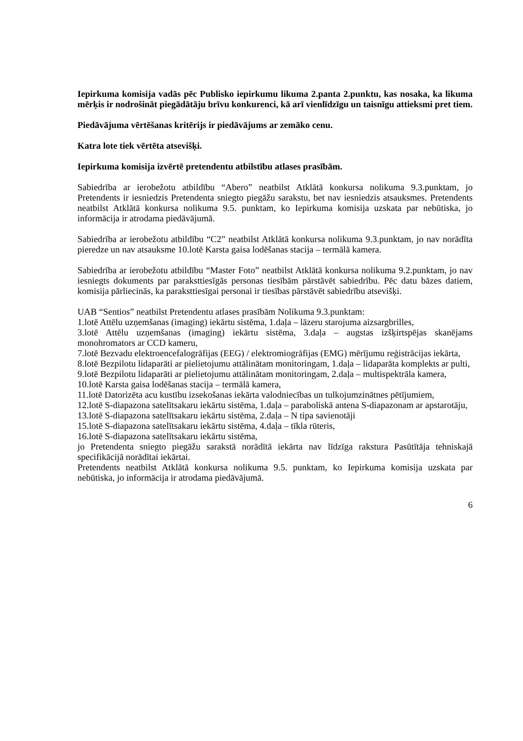Iepirkuma komisija vadās pēc Publisko iepirkumu likuma 2.panta 2.punktu, kas nosaka, ka likuma mērķis ir nodrošināt piegādātāju brīvu konkurenci, kā arī vienlīdzīgu un taisnīgu attieksmi pret tiem.
Piedāvājuma vērtēšanas kritērijs ir piedāvājums ar zemāko cenu.
Katra lote tiek vērtēta atsevišķi.
Iepirkuma komisija izvērtē pretendentu atbilstību atlases prasībām.
Sabiedrība ar ierobežotu atbildību “Abero” neatbilst Atklātā konkursa nolikuma 9.3.punktam, jo Pretendents ir iesniedzis Pretendenta sniegto piegāžu sarakstu, bet nav iesniedzis atsauksmes. Pretendents neatbilst Atklātā konkursa nolikuma 9.5. punktam, ko Iepirkuma komisija uzskata par nebūtiska, jo informācija ir atrodama piedāvājumā.
Sabiedrība ar ierobežotu atbildību “C2” neatbilst Atklātā konkursa nolikuma 9.3.punktam, jo nav norādīta pieredze un nav atsauksme 10.lotē Karsta gaisa lodēšanas stacija – termālā kamera.
Sabiedrība ar ierobežotu atbildību “Master Foto” neatbilst Atklātā konkursa nolikuma 9.2.punktam, jo nav iesniegts dokuments par paraksttiesīgās personas tiesībām pārstāvēt sabiedrību. Pēc datu bāzes datiem, komisija pārliecinās, ka paraksttiesīgai personai ir tiesības pārstāvēt sabiedrību atsevišķi.
UAB “Sentios” neatbilst Pretendentu atlases prasībām Nolikuma 9.3.punktam:
1.lotē Attēlu uzņemšanas (imaging) iekārtu sistēma, 1.daļa – lāzeru starojuma aizsargbrilles,
3.lotē Attēlu uzņemšanas (imaging) iekārtu sistēma, 3.daļa – augstas izšķirtspējas skanējams monohromators ar CCD kameru,
7.lotē Bezvadu elektroencefalogrāfijas (EEG) / elektromiogrāfijas (EMG) mērījumu reģistrācijas iekārta,
8.lotē Bezpilotu lidaparāti ar pielietojumu attālinātam monitoringam, 1.daļa – lidaparāta komplekts ar pulti,
9.lotē Bezpilotu lidaparāti ar pielietojumu attālinātam monitoringam, 2.daļa – multispektrāla kamera,
10.lotē Karsta gaisa lodēšanas stacija – termālā kamera,
11.lotē Datorizēta acu kustību izsekošanas iekārta valodniecības un tulkojumzinātnes pētījumiem,
12.lotē S-diapazona satelītsakaru iekārtu sistēma, 1.daļa – paraboliskā antena S-diapazonam ar apstarotāju,
13.lotē S-diapazona satelītsakaru iekārtu sistēma, 2.daļa – N tipa savienotāji
15.lotē S-diapazona satelītsakaru iekārtu sistēma, 4.daļa – tīkla rūteris,
16.lotē S-diapazona satelītsakaru iekārtu sistēma,
jo Pretendenta sniegto piegāžu sarakstā norādītā iekārta nav līdzīga rakstura Pasūtītāja tehniskajā specifikācijā norādītai iekārtai.
Pretendents neatbilst Atklātā konkursa nolikuma 9.5. punktam, ko Iepirkuma komisija uzskata par nebūtiska, jo informācija ir atrodama piedāvājumā.
6